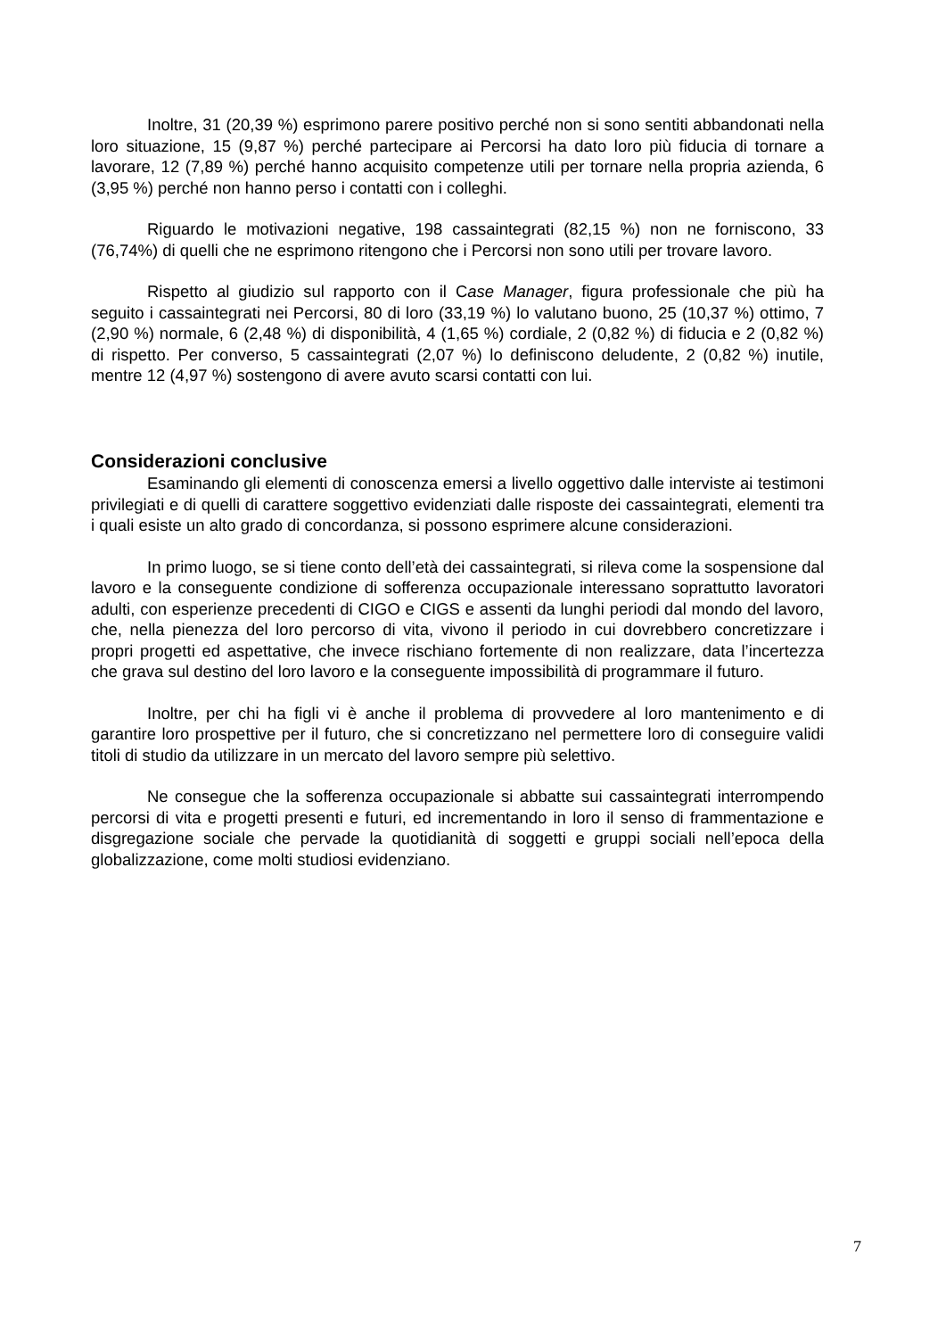Inoltre, 31 (20,39 %) esprimono parere positivo perché non si sono sentiti abbandonati nella loro situazione, 15 (9,87 %) perché partecipare ai Percorsi ha dato loro più fiducia di tornare a lavorare, 12 (7,89 %) perché hanno acquisito competenze utili per tornare nella propria azienda, 6 (3,95 %) perché non hanno perso i contatti con i colleghi.
Riguardo le motivazioni negative, 198 cassaintegrati (82,15 %) non ne forniscono, 33 (76,74%) di quelli che ne esprimono ritengono che i Percorsi non sono utili per trovare lavoro.
Rispetto al giudizio sul rapporto con il Case Manager, figura professionale che più ha seguito i cassaintegrati nei Percorsi, 80 di loro (33,19 %) lo valutano buono, 25 (10,37 %) ottimo, 7 (2,90 %) normale, 6 (2,48 %) di disponibilità, 4 (1,65 %) cordiale, 2 (0,82 %) di fiducia e 2 (0,82 %) di rispetto. Per converso, 5 cassaintegrati (2,07 %) lo definiscono deludente, 2 (0,82 %) inutile, mentre 12 (4,97 %) sostengono di avere avuto scarsi contatti con lui.
Considerazioni conclusive
Esaminando gli elementi di conoscenza emersi a livello oggettivo dalle interviste ai testimoni privilegiati e di quelli di carattere soggettivo evidenziati dalle risposte dei cassaintegrati, elementi tra i quali esiste un alto grado di concordanza, si possono esprimere alcune considerazioni.
In primo luogo, se si tiene conto dell’età dei cassaintegrati, si rileva come la sospensione dal lavoro e la conseguente condizione di sofferenza occupazionale interessano soprattutto lavoratori adulti, con esperienze precedenti di CIGO e CIGS e assenti da lunghi periodi dal mondo del lavoro, che, nella pienezza del loro percorso di vita, vivono il periodo in cui dovrebbero concretizzare i propri progetti ed aspettative, che invece rischiano fortemente di non realizzare, data l’incertezza che grava sul destino del loro lavoro e la conseguente impossibilità di programmare il futuro.
Inoltre, per chi ha figli vi è anche il problema di provvedere al loro mantenimento e di garantire loro prospettive per il futuro, che si concretizzano nel permettere loro di conseguire validi titoli di studio da utilizzare in un mercato del lavoro sempre più selettivo.
Ne consegue che la sofferenza occupazionale si abbatte sui cassaintegrati interrompendo percorsi di vita e progetti presenti e futuri, ed incrementando in loro il senso di frammentazione e disgregazione sociale che pervade la quotidianità di soggetti e gruppi sociali nell’epoca della globalizzazione, come molti studiosi evidenziano.
7